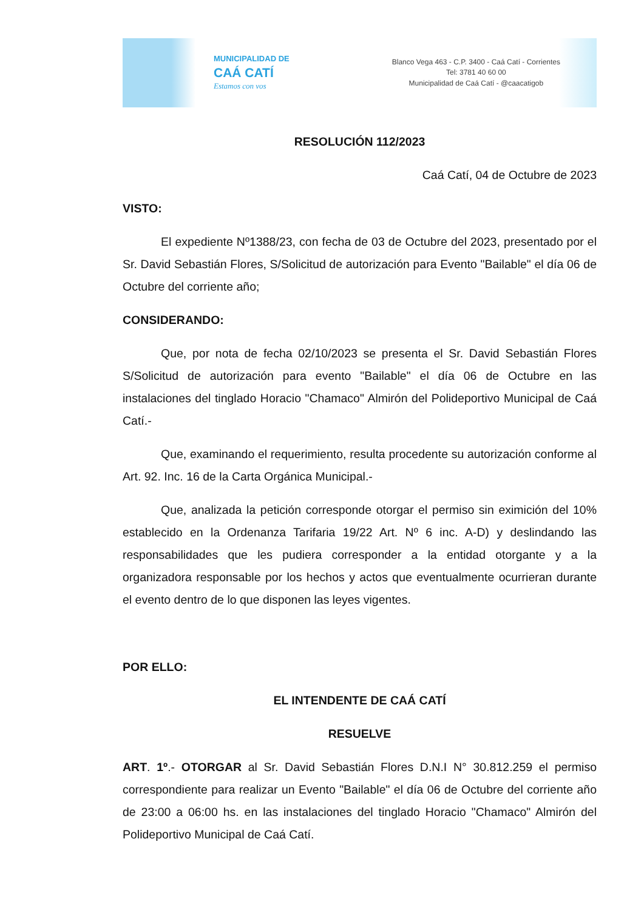MUNICIPALIDAD DE
CAÁ CATÍ
Estamos con vos
Blanco Vega 463 - C.P. 3400 - Caá Catí - Corrientes
Tel: 3781 40 60 00
Municipalidad de Caá Catí - @caacatigob
RESOLUCIÓN 112/2023
Caá Catí, 04 de Octubre de 2023
VISTO:
El expediente Nº1388/23, con fecha de 03 de Octubre del 2023, presentado por el Sr. David Sebastián Flores, S/Solicitud de autorización para Evento "Bailable" el día 06 de Octubre del corriente año;
CONSIDERANDO:
Que, por nota de fecha 02/10/2023 se presenta el Sr. David Sebastián Flores S/Solicitud de autorización para evento "Bailable" el día 06 de Octubre en las instalaciones del tinglado Horacio "Chamaco" Almirón del Polideportivo Municipal de Caá Catí.-
Que, examinando el requerimiento, resulta procedente su autorización conforme al Art. 92. Inc. 16 de la Carta Orgánica Municipal.-
Que, analizada la petición corresponde otorgar el permiso sin eximición del 10% establecido en la Ordenanza Tarifaria 19/22 Art. Nº 6 inc. A-D) y deslindando las responsabilidades que les pudiera corresponder a la entidad otorgante y a la organizadora responsable por los hechos y actos que eventualmente ocurrieran durante el evento dentro de lo que disponen las leyes vigentes.
POR ELLO:
EL INTENDENTE DE CAÁ CATÍ
RESUELVE
ART. 1º.- OTORGAR al Sr. David Sebastián Flores D.N.I N° 30.812.259 el permiso correspondiente para realizar un Evento "Bailable" el día 06 de Octubre del corriente año de 23:00 a 06:00 hs. en las instalaciones del tinglado Horacio "Chamaco" Almirón del Polideportivo Municipal de Caá Catí.